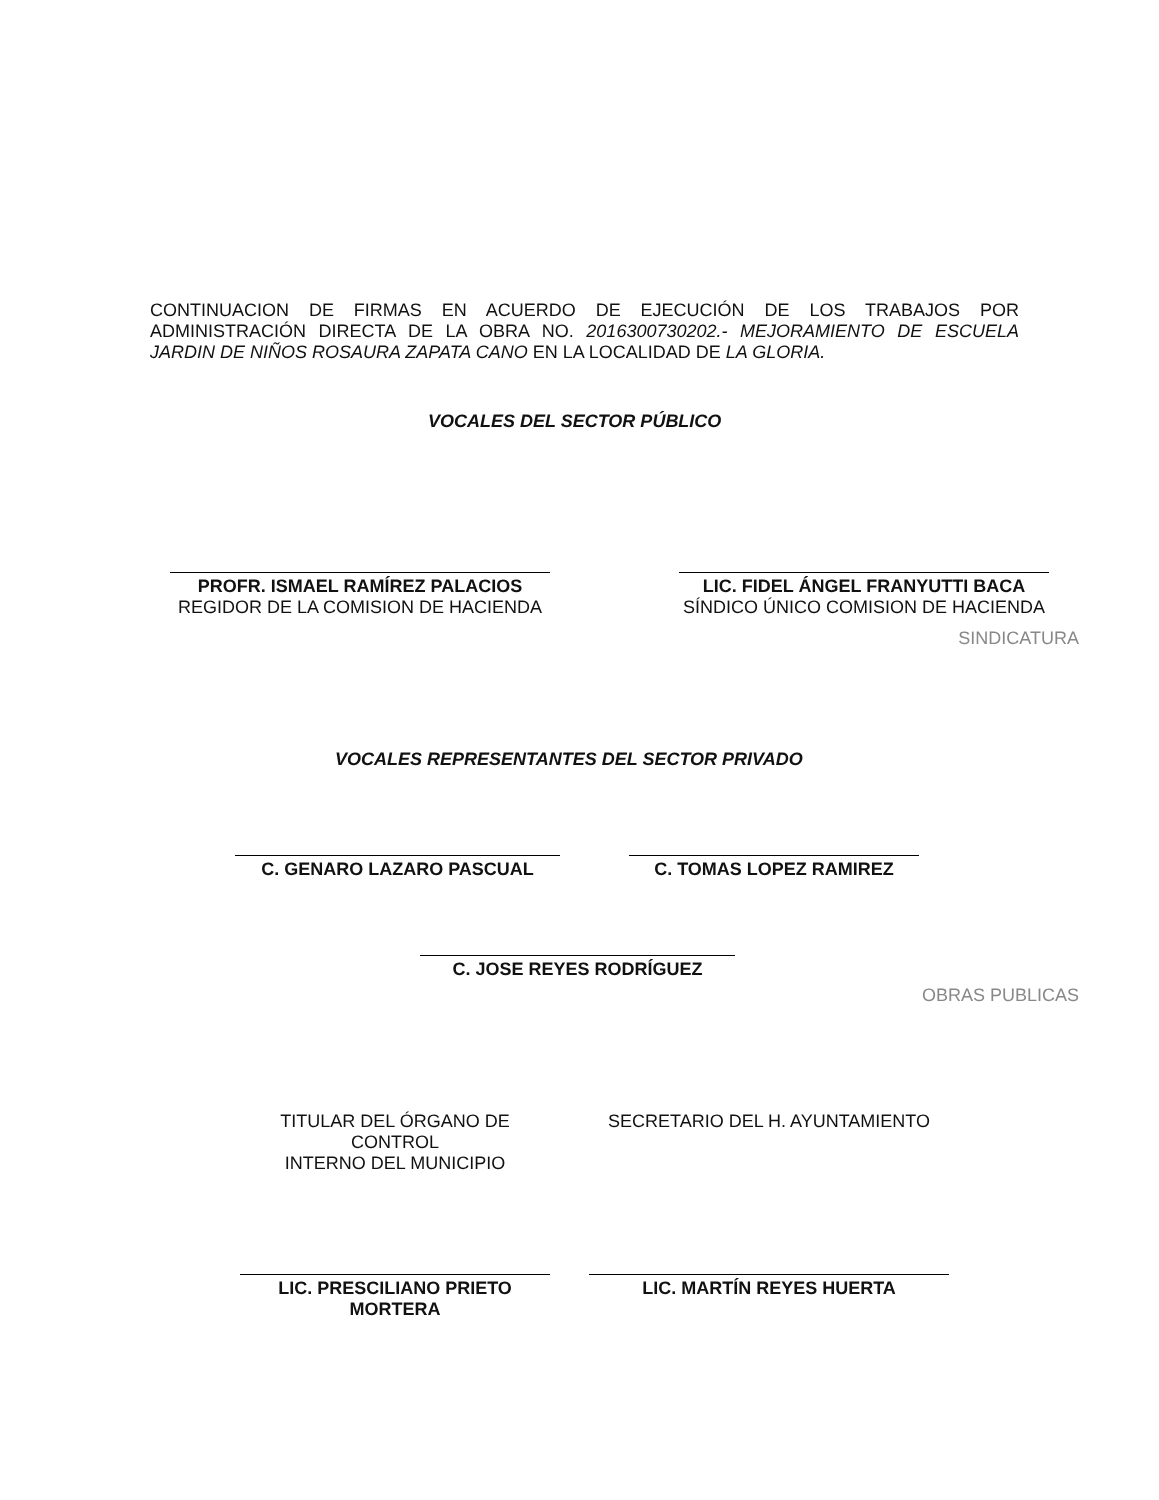CONTINUACION DE FIRMAS EN ACUERDO DE EJECUCIÓN DE LOS TRABAJOS POR ADMINISTRACIÓN DIRECTA DE LA OBRA NO. 2016300730202.- MEJORAMIENTO DE ESCUELA JARDIN DE NIÑOS ROSAURA ZAPATA CANO EN LA LOCALIDAD DE LA GLORIA.
VOCALES DEL SECTOR PÚBLICO
PROFR. ISMAEL RAMÍREZ PALACIOS
REGIDOR DE LA COMISION DE HACIENDA
LIC. FIDEL ÁNGEL FRANYUTTI BACA
SÍNDICO ÚNICO COMISION DE HACIENDA
SINDICATURA
VOCALES REPRESENTANTES DEL SECTOR PRIVADO
C. GENARO LAZARO PASCUAL C. TOMAS LOPEZ RAMIREZ
C. JOSE REYES RODRÍGUEZ
OBRAS PUBLICAS
TITULAR DEL ÓRGANO DE CONTROL
INTERNO DEL MUNICIPIO
SECRETARIO DEL H. AYUNTAMIENTO
LIC. PRESCILIANO PRIETO MORTERA
LIC. MARTÍN REYES HUERTA